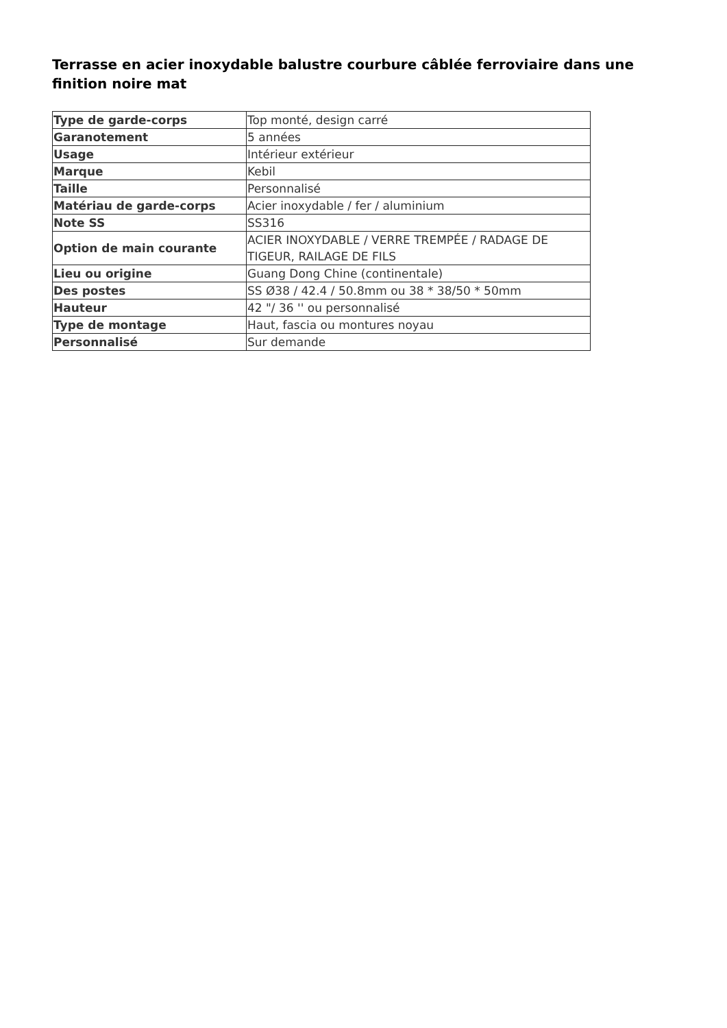Terrasse en acier inoxydable balustre courbure câblée ferroviaire dans une finition noire mat
| Type de garde-corps | Top monté, design carré |
| Garanotement | 5 années |
| Usage | Intérieur extérieur |
| Marque | Kebil |
| Taille | Personnalisé |
| Matériau de garde-corps | Acier inoxydable / fer / aluminium |
| Note SS | SS316 |
| Option de main courante | ACIER INOXYDABLE / VERRE TREMPÉE / RADAGE DE TIGEUR, RAILAGE DE FILS |
| Lieu ou origine | Guang Dong Chine (continentale) |
| Des postes | SS Ø38 / 42.4 / 50.8mm ou 38 * 38/50 * 50mm |
| Hauteur | 42 "/ 36 '' ou personnalisé |
| Type de montage | Haut, fascia ou montures noyau |
| Personnalisé | Sur demande |